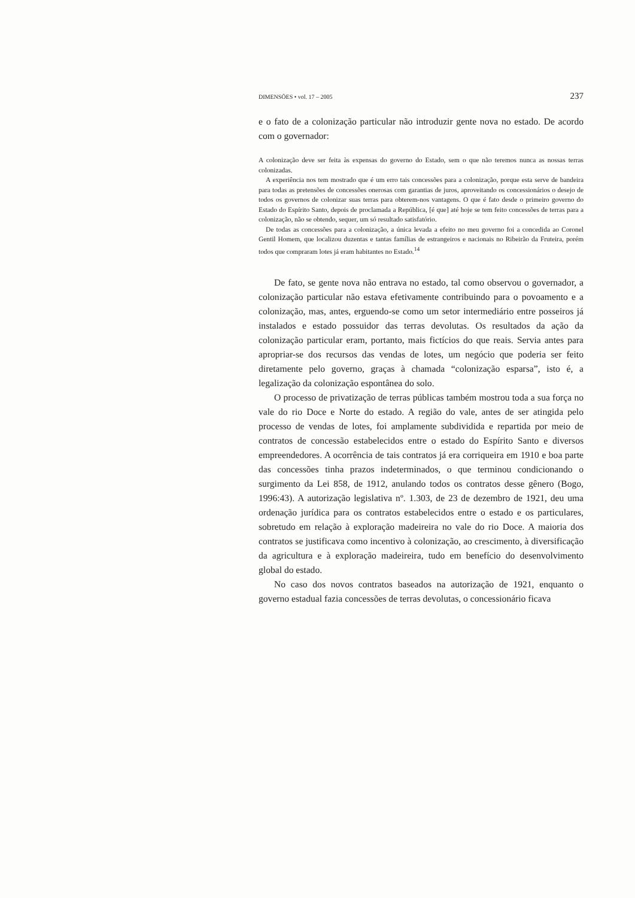DIMENSÕES • vol. 17 – 2005 237
e o fato de a colonização particular não introduzir gente nova no estado. De acordo com o governador:
A colonização deve ser feita às expensas do governo do Estado, sem o que não teremos nunca as nossas terras colonizadas.
A experiência nos tem mostrado que é um erro tais concessões para a colonização, porque esta serve de bandeira para todas as pretensões de concessões onerosas com garantias de juros, aproveitando os concessionários o desejo de todos os governos de colonizar suas terras para obterem-nos vantagens. O que é fato desde o primeiro governo do Estado do Espírito Santo, depois de proclamada a República, [é que] até hoje se tem feito concessões de terras para a colonização, não se obtendo, sequer, um só resultado satisfatório.
De todas as concessões para a colonização, a única levada a efeito no meu governo foi a concedida ao Coronel Gentil Homem, que localizou duzentas e tantas famílias de estrangeiros e nacionais no Ribeirão da Fruteira, porém todos que compraram lotes já eram habitantes no Estado.<sup>14</sup>
De fato, se gente nova não entrava no estado, tal como observou o governador, a colonização particular não estava efetivamente contribuindo para o povoamento e a colonização, mas, antes, erguendo-se como um setor intermediário entre posseiros já instalados e estado possuidor das terras devolutas. Os resultados da ação da colonização particular eram, portanto, mais fictícios do que reais. Servia antes para apropriar-se dos recursos das vendas de lotes, um negócio que poderia ser feito diretamente pelo governo, graças à chamada “colonização esparsa”, isto é, a legalização da colonização espontânea do solo.
O processo de privatização de terras públicas também mostrou toda a sua força no vale do rio Doce e Norte do estado. A região do vale, antes de ser atingida pelo processo de vendas de lotes, foi amplamente subdividida e repartida por meio de contratos de concessão estabelecidos entre o estado do Espírito Santo e diversos empreendedores. A ocorrência de tais contratos já era corriqueira em 1910 e boa parte das concessões tinha prazos indeterminados, o que terminou condicionando o surgimento da Lei 858, de 1912, anulando todos os contratos desse gênero (Bogo, 1996:43). A autorização legislativa nº. 1.303, de 23 de dezembro de 1921, deu uma ordenação jurídica para os contratos estabelecidos entre o estado e os particulares, sobretudo em relação à exploração madeireira no vale do rio Doce. A maioria dos contratos se justificava como incentivo à colonização, ao crescimento, à diversificação da agricultura e à exploração madeireira, tudo em benefício do desenvolvimento global do estado.
No caso dos novos contratos baseados na autorização de 1921, enquanto o governo estadual fazia concessões de terras devolutas, o concessionário ficava